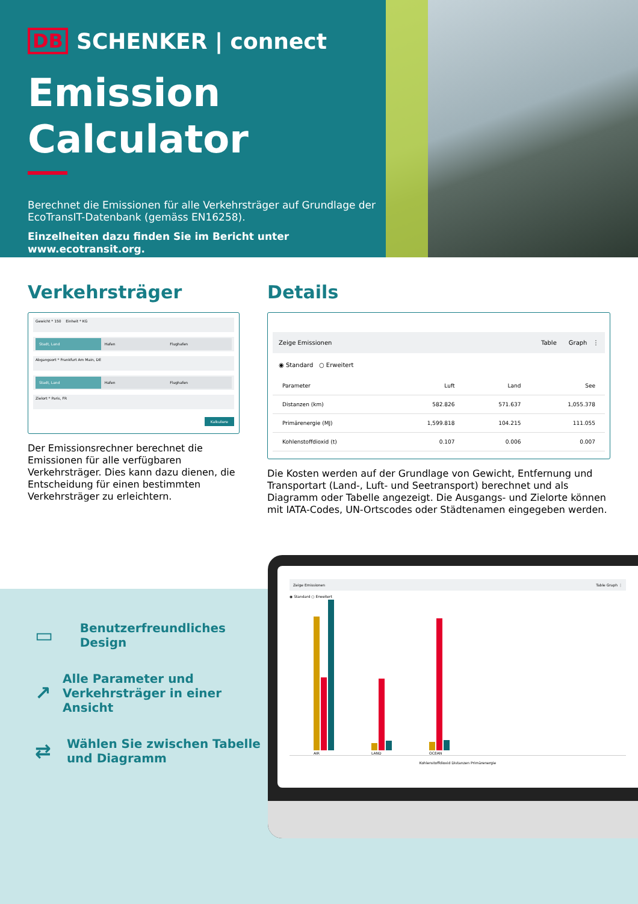DB SCHENKER | connect
Emission Calculator
Berechnet die Emissionen für alle Verkehrsträger auf Grundlage der EcoTransIT-Datenbank (gemäss EN16258).
Einzelheiten dazu finden Sie im Bericht unter www.ecotransit.org.
Verkehrsträger
Gewicht * 150 Einheit * KG
Stadt, Land Hafen Flughafen
Abgangsort * Frankfurt Am Main, DE
Stadt, Land Hafen Flughafen
Zielort * Paris, FR
Kalkuliere
Der Emissionsrechner berechnet die Emissionen für alle verfügbaren Verkehrsträger. Dies kann dazu dienen, die Entscheidung für einen bestimmten Verkehrsträger zu erleichtern.
Details
Zeige Emissionen Table Graph ⋮
◉ Standard ○ Erweitert
| Parameter | Luft | Land | See |
| --- | --- | --- | --- |
| Distanzen (km) | 582.826 | 571.637 | 1,055.378 |
| Primärenergie (MJ) | 1,599.818 | 104.215 | 111.055 |
| Kohlenstoffdioxid (t) | 0.107 | 0.006 | 0.007 |
Die Kosten werden auf der Grundlage von Gewicht, Entfernung und Transportart (Land-, Luft- und Seetransport) berechnet und als Diagramm oder Tabelle angezeigt. Die Ausgangs- und Zielorte können mit IATA-Codes, UN-Ortscodes oder Städtenamen eingegeben werden.
▭ Benutzerfreundliches Design
↗ Alle Parameter und Verkehrsträger in einer Ansicht
⇄ Wählen Sie zwischen Tabelle und Diagramm
Zeige Emissionen Table Graph ⋮
◉ Standard ○ Erweitert
AIR
LAND
OCEAN
Kohlenstoffdioxid Distanzen Primärenergie